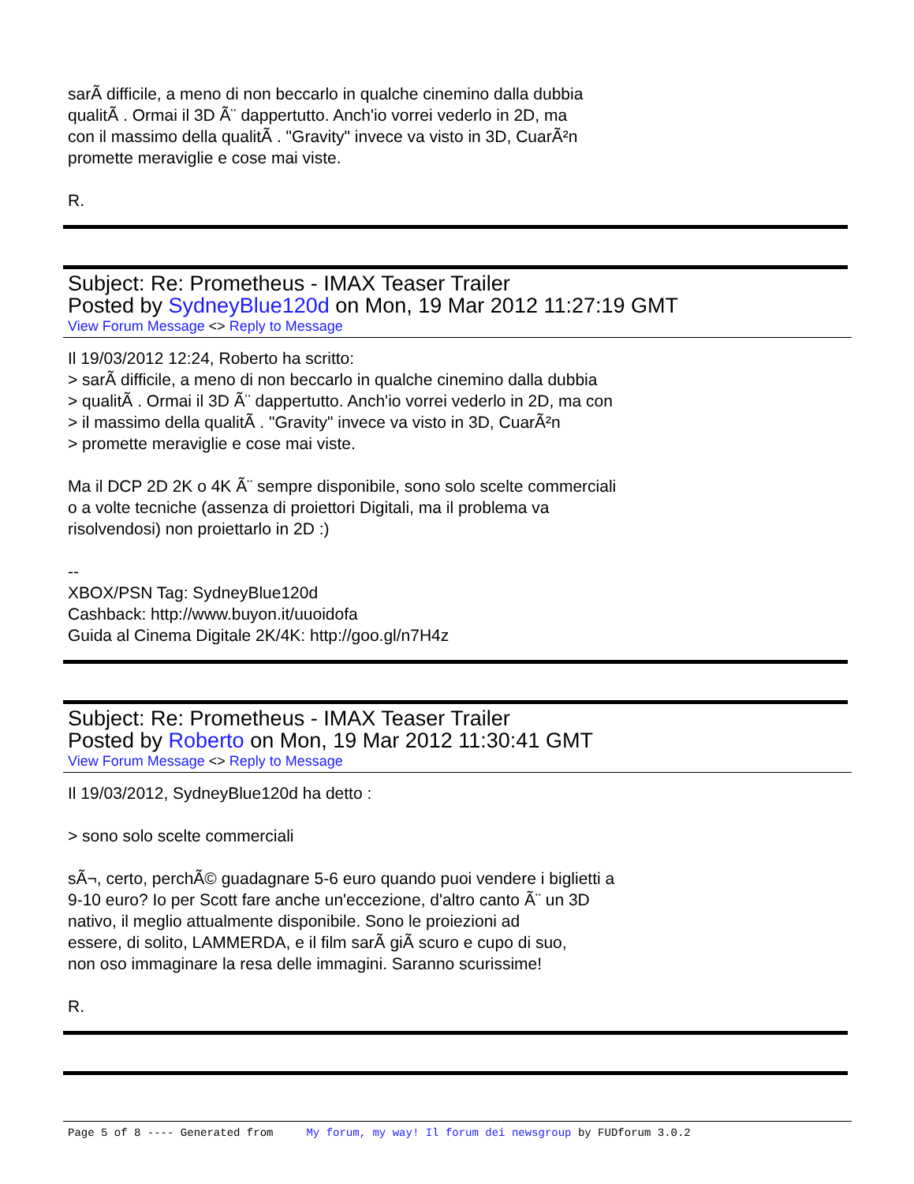sarÃ difficile, a meno di non beccarlo in qualche cinemino dalla dubbia
qualitÃ . Ormai il 3D Ã¨ dappertutto. Anch'io vorrei vederlo in 2D, ma
con il massimo della qualitÃ . "Gravity" invece va visto in 3D, CuarÃ²n
promette meraviglie e cose mai viste.
R.
Subject: Re: Prometheus - IMAX Teaser Trailer
Posted by SydneyBlue120d on Mon, 19 Mar 2012 11:27:19 GMT
View Forum Message <> Reply to Message
Il 19/03/2012 12:24, Roberto ha scritto:
> sarÃ difficile, a meno di non beccarlo in qualche cinemino dalla dubbia
> qualitÃ . Ormai il 3D Ã¨ dappertutto. Anch'io vorrei vederlo in 2D, ma con
> il massimo della qualitÃ . "Gravity" invece va visto in 3D, CuarÃ²n
> promette meraviglie e cose mai viste.
Ma il DCP 2D 2K o 4K Ã¨ sempre disponibile, sono solo scelte commerciali
o a volte tecniche (assenza di proiettori Digitali, ma il problema va
risolvendosi) non proiettarlo in 2D :)
--
XBOX/PSN Tag: SydneyBlue120d
Cashback: http://www.buyon.it/uuoidofa
Guida al Cinema Digitale 2K/4K: http://goo.gl/n7H4z
Subject: Re: Prometheus - IMAX Teaser Trailer
Posted by Roberto on Mon, 19 Mar 2012 11:30:41 GMT
View Forum Message <> Reply to Message
Il 19/03/2012, SydneyBlue120d ha detto :
> sono solo scelte commerciali
sÃ¬, certo, perchÃ© guadagnare 5-6 euro quando puoi vendere i biglietti a
9-10 euro? Io per Scott fare anche un'eccezione, d'altro canto Ã¨ un 3D
nativo, il meglio attualmente disponibile. Sono le proiezioni ad
essere, di solito, LAMMERDA, e il film sarÃ giÃ scuro e cupo di suo,
non oso immaginare la resa delle immagini. Saranno scurissime!
R.
Page 5 of 8 ---- Generated from My forum, my way! Il forum dei newsgroup by FUDforum 3.0.2